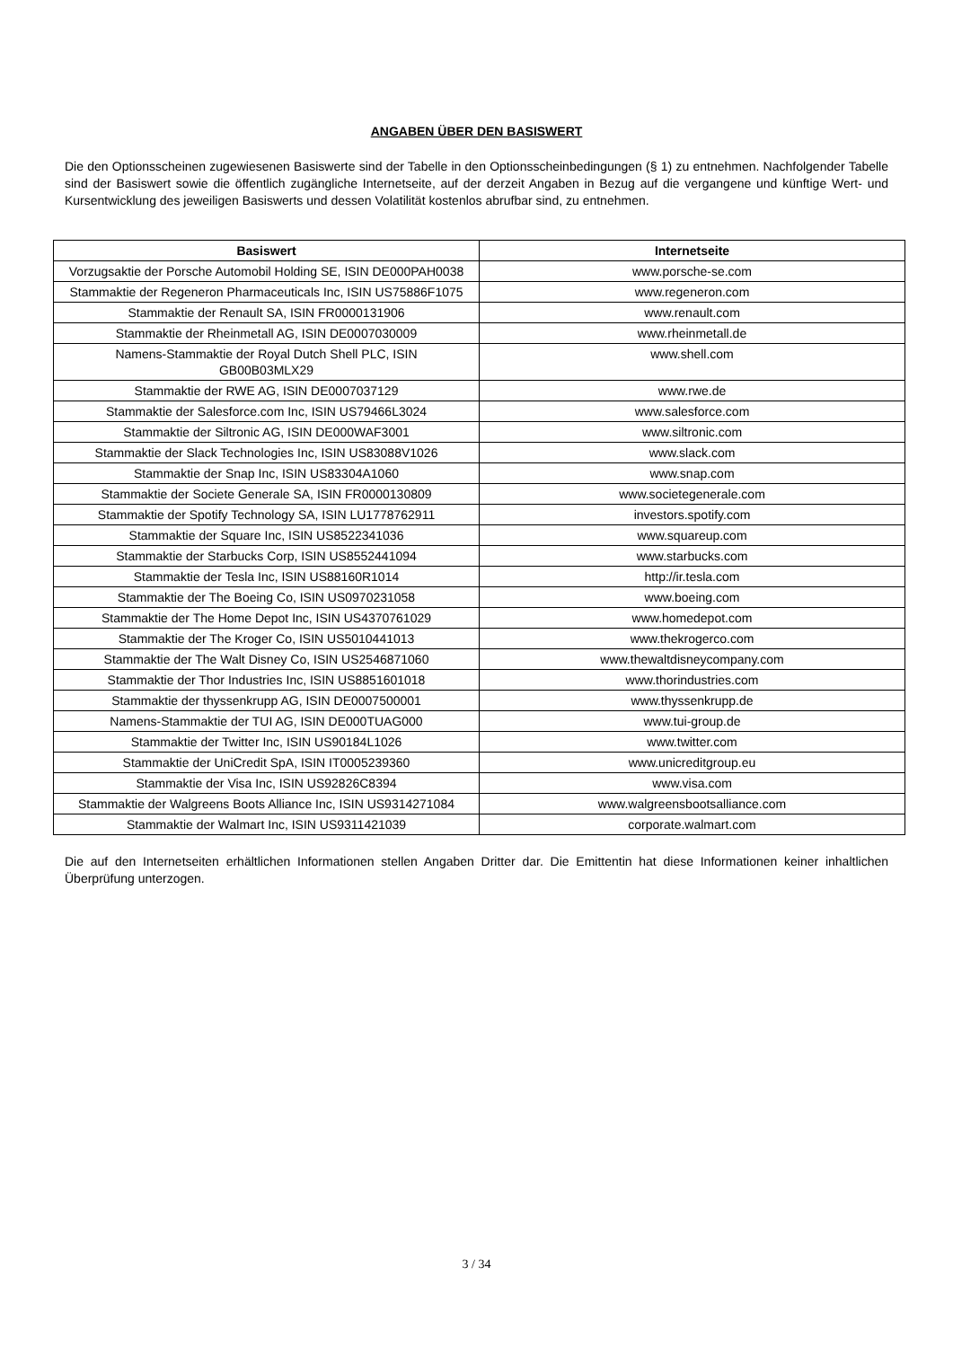ANGABEN ÜBER DEN BASISWERT
Die den Optionsscheinen zugewiesenen Basiswerte sind der Tabelle in den Optionsscheinbedingungen (§ 1) zu entnehmen. Nachfolgender Tabelle sind der Basiswert sowie die öffentlich zugängliche Internetseite, auf der derzeit Angaben in Bezug auf die vergangene und künftige Wert- und Kursentwicklung des jeweiligen Basiswerts und dessen Volatilität kostenlos abrufbar sind, zu entnehmen.
| Basiswert | Internetseite |
| --- | --- |
| Vorzugsaktie der Porsche Automobil Holding SE, ISIN DE000PAH0038 | www.porsche-se.com |
| Stammaktie der Regeneron Pharmaceuticals Inc, ISIN US75886F1075 | www.regeneron.com |
| Stammaktie der Renault SA, ISIN FR0000131906 | www.renault.com |
| Stammaktie der Rheinmetall AG, ISIN DE0007030009 | www.rheinmetall.de |
| Namens-Stammaktie der Royal Dutch Shell PLC, ISIN GB00B03MLX29 | www.shell.com |
| Stammaktie der RWE AG, ISIN DE0007037129 | www.rwe.de |
| Stammaktie der Salesforce.com Inc, ISIN US79466L3024 | www.salesforce.com |
| Stammaktie der Siltronic AG, ISIN DE000WAF3001 | www.siltronic.com |
| Stammaktie der Slack Technologies Inc, ISIN US83088V1026 | www.slack.com |
| Stammaktie der Snap Inc, ISIN US83304A1060 | www.snap.com |
| Stammaktie der Societe Generale SA, ISIN FR0000130809 | www.societegenerale.com |
| Stammaktie der Spotify Technology SA, ISIN LU1778762911 | investors.spotify.com |
| Stammaktie der Square Inc, ISIN US8522341036 | www.squareup.com |
| Stammaktie der Starbucks Corp, ISIN US8552441094 | www.starbucks.com |
| Stammaktie der Tesla Inc, ISIN US88160R1014 | http://ir.tesla.com |
| Stammaktie der The Boeing Co, ISIN US0970231058 | www.boeing.com |
| Stammaktie der The Home Depot Inc, ISIN US4370761029 | www.homedepot.com |
| Stammaktie der The Kroger Co, ISIN US5010441013 | www.thekrogerco.com |
| Stammaktie der The Walt Disney Co, ISIN US2546871060 | www.thewaltdisneycompany.com |
| Stammaktie der Thor Industries Inc, ISIN US8851601018 | www.thorindustries.com |
| Stammaktie der thyssenkrupp AG, ISIN DE0007500001 | www.thyssenkrupp.de |
| Namens-Stammaktie der TUI AG, ISIN DE000TUAG000 | www.tui-group.de |
| Stammaktie der Twitter Inc, ISIN US90184L1026 | www.twitter.com |
| Stammaktie der UniCredit SpA, ISIN IT0005239360 | www.unicreditgroup.eu |
| Stammaktie der Visa Inc, ISIN US92826C8394 | www.visa.com |
| Stammaktie der Walgreens Boots Alliance Inc, ISIN US9314271084 | www.walgreensbootsalliance.com |
| Stammaktie der Walmart Inc, ISIN US9311421039 | corporate.walmart.com |
Die auf den Internetseiten erhältlichen Informationen stellen Angaben Dritter dar. Die Emittentin hat diese Informationen keiner inhaltlichen Überprüfung unterzogen.
3 / 34